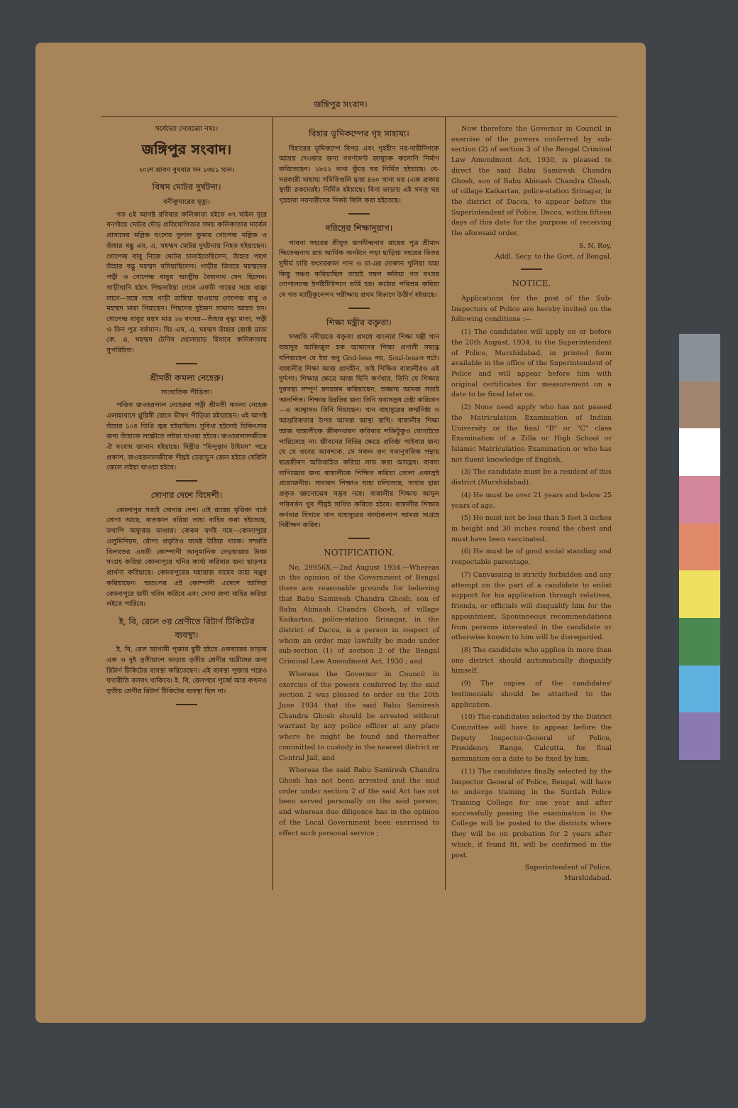জঙ্গিপুর সংবাদ।
সর্বেভ্যো দেবেভ্যো নমঃ।
জঙ্গিপুর সংবাদ।
২০শে শ্রাবণ বুধবার সন ১৩৪১ সাল।
বিষম মোটর দুর্ঘটনা।
বনীকুমারের মৃত্যু।
গত ৫ই আগষ্ট রবিবার কলিকাতা হইতে ৩৭ মাইল দূরে বনগাঁয়ে মোটর দৌড় প্রতিযোগিতার সময় কলিকাতার মার্বেল প্রাসাদের মল্লিক বংশের দুলাল কুমার গোপেন্দ্র মল্লিক ও তাঁহার বন্ধু এম, এ, মহম্মদ মোটর দুর্ঘটনায় নিহত হইয়াছেন। গোপেন্দ্র বাবু নিজে মোটর চালাইতেছিলেন, তাঁহার পাশে তাঁহার বন্ধু মহম্মদ বসিয়াছিলেন। গাড়ীর ভিতরে মহম্মদের পত্নী ও গোপেন্দ্র বাবুর আত্মীয় বৈদ্যনাথ সেন ছিলেন। গাড়ীখানি হঠাৎ পিছলাইয়া গেলে একটী গাছের সঙ্গে ধাক্কা লাগে—সঙ্গে সঙ্গে গাড়ী ভাঙ্গিয়া যাওয়ায় গোপেন্দ্র বাবু ও মহম্মদ মারা গিয়াছেন। পিছনের দুইজন সামান্য আহত হন। গোপেন্দ্র বাবুর বয়স মাত্র ২৬ বৎসর—তাঁহার বৃদ্ধা মাতা, পত্নী ও তিন পুত্র বর্তমান। মিঃ এম, এ, মহম্মদ তাঁহার জ্যেষ্ঠ ভ্রাতা কে, এ, মহম্মদ টেনিস খেলোয়াড় হিসাবে কলিকাতায় সুপরিচিত।
শ্রীমতী কমলা নেহেরু।
সাংঘাতিক পীড়িতা।
পণ্ডিত জওহরলাল নেহেরুর পত্নী শ্রীমতী কমলা নেহেরু এলাহাবাদে প্লুরিসী রোগে ভীষণ পীড়িতা হইয়াছেন। ৩ই আগষ্ট তাঁহার ১০৪ ডিগ্রি জ্বর হইয়াছিল। সুবিধা হইলেই চিকিৎসার জন্য তাঁহাকে লক্ষ্ণৌতে লইয়া যাওয়া হইবে। জওহরলালজীকে ঐ সংবাদ জানান হইয়াছে। দিল্লীর "হিন্দুস্থান টাইমস" পত্রে প্রকাশ, জওহরলালজীকে শীঘ্রই ডেরাডুন জেল হইতে বেরিলি জেলে লইয়া যাওয়া হইবে।
সোণার দেশে বিদেশী।
কোলাপুর সত্যই সোণার দেশ। এই রাজ্যে মৃত্তিকা গর্ভে সোণা আছে, কতকাল ধরিয়া তাহা বাহির করা হইতেছে, তথাপি অফুরন্ত ভাণ্ডার। কেবল স্বর্ণই নহে—কোলাপুরে এলুমিনিয়ম, রৌপ্য প্রভৃতিও যথেষ্ট উঠিয়া থাকে। সম্প্রতি বিলাতের একটী কোম্পানী আনুমানিক দেড়হাজার টাকা সংগ্রহ করিয়া কোলাপুরে খনির কার্য্য করিবার জন্য ছাড়পত্র প্রার্থনা করিয়াছে। কোলাপুরের মহারাজ সাহেব তাহা মঞ্জুর করিয়াছেন। অতঃপর এই কোম্পানী এদেশে আসিয়া কোলাপুরে জমী খরিদ করিবে এবং সোণা রূপা বাহির করিয়া লইতে পারিবে।
ই, বি, রেলে ৩য় শ্রেণীতে রিটার্ণ টিকিটের ব্যবস্থা।
ই, বি, রেল আগামী পূজার ছুটি হইতে একবারের ভাড়ার এক ও দুই তৃতীয়াংশ ভাড়ায় তৃতীয় শ্রেণীর যাত্রীদের জন্য রিটার্ণ টিকিটের ব্যবস্থা করিতেছেন। এই ব্যবস্থা পূজার পরেও যথারীতি বলবৎ থাকিবে। ই, বি, রেলপথে পূর্ব্বে আর কখনও তৃতীয় শ্রেণীর রিটার্ণ টিকিটের ব্যবস্থা ছিল না।
বিহার ভূমিকম্পের গৃহ সাহায্য।
বিহারের ভূমিকম্পে বিপন্ন এবং গৃহহীন নর-নারীদিগকে আশ্রয় দেওয়ার জন্য গবর্ণমেন্ট জামুচক কলোনি নির্মাণ করিতেছেন। ১৮৫২ খানা কুঁড়ে ঘর নির্মিত হইয়াছে। বে-সরকারী সাহায্য সমিতিগুলি দ্বারা ৪৬০ খানা ঘর (এক প্রকার স্থায়ী রকমেরই) নির্মিত হইয়াছে। বিনা ভাড়ায় এই সমস্ত ঘর গৃহহারা নরনারীদের নিকট বিলি করা হইতেছে।
দরিদ্রের শিক্ষানুরাগ।
পাবনা সহরের শ্রীযুত জগদীন্দ্রনাথ রায়ের পুত্র শ্রীমান ক্ষিতেন্দ্রনাথ রায় আর্থিক অনটনে পড়া ছাড়িয়া সহরের ভিতর সুদীর্ঘ চারি বৎসরকাল পান ও চা-এর দোকান খুলিয়া যাহা কিছু সঞ্চয় করিয়াছিল তাহাই সম্বল করিয়া গত বৎসর গোপালচন্দ্র ইনষ্টিটিউশনে ভর্ত্তি হয়। কঠোর পরিশ্রম করিয়া সে গত ম্যাট্রিকুলেশন পরীক্ষায় প্রথম বিভাগে উত্তীর্ণ হইয়াছে।
শিক্ষা মন্ত্রীর বক্তৃতা।
সম্প্রতি নদীয়াতে বক্তৃতা প্রসঙ্গে বাংলার শিক্ষা মন্ত্রী খান বাহাদুর আজিজুল হক আমাদের শিক্ষা প্রণালী সম্বন্ধে বলিয়াছেন যে ইহা শুধু God-less নয়, Soul-lessও বটে। বাঙ্গালীর শিক্ষা আজ প্রাণহীন, তাই শিক্ষিত বাঙ্গালীরও এই দুর্দ্দশা। শিক্ষার ক্ষেত্রে আজ যিনি কর্ণধার, তিনি যে শিক্ষার দুরবস্থা সম্পূর্ণ হৃদয়ঙ্গম করিয়াছেন, তজ্জন্য আমরা সত্যই আনন্দিত। শিক্ষার উন্নতির জন্য তিনি যথাসম্ভব চেষ্টা করিবেন—এ আশ্বাসও তিনি দিয়াছেন। খান বাহাদুরের কর্ম্মনিষ্ঠা ও আন্তরিকতার উপর আমরা আস্থা রাখি। বাঙ্গালীর শিক্ষা আজ বাঙ্গালীকে জীবনধারণ করিবার শক্তিটুকুও যোগাইতে পারিতেছে না। জীবনের বিভিন্ন ক্ষেত্রে প্রতিষ্ঠা পাইবার জন্য যে যে গুণের আবশ্যক, সে সকল গুণ গতানুগতিক পন্থায় ছাত্রজীবন অতিবাহিত করিয়া লাভ করা অসম্ভব। ব্যবসা বাণিজ্যের জন্য বাঙ্গালীকে শিক্ষিত করিয়া তোলা একান্তই প্রয়োজনীয়। সাধারণ শিক্ষাও যাহা চলিতেছে, তাহার দ্বারা প্রকৃত জ্ঞানোন্মেষ সম্ভব নহে। বাঙ্গালীর শিক্ষায় আমূল পরিবর্ত্তন খুব শীঘ্রই সাধিত করিতে হইবে। বাঙ্গালীর শিক্ষার কর্ণধার হিসাবে খান বাহাদুরের কার্য্যকলাপ আমরা সাগ্রহে নিরীক্ষণ করিব।
NOTIFICATION.
No. 29956X.—2nd August 1934.—Whereas in the opinion of the Government of Bengal there are reasonable grounds for believing that Babu Samiresh Chandra Ghosh, son of Babu Abinash Chandra Ghosh, of village Kaikartan, police-station Srinagar, in the district of Dacca, is a person in respect of whom an order may lawfully be made under sub-section (1) of section 2 of the Bengal Criminal Law Amendment Act, 1930 ; and
Whereas the Governor in Council in exercise of the powers conferred by the said section 2 was pleased to order on the 20th June 1934 that the said Babu Samiresh Chandra Ghosh should be arrested without warrant by any police officer at any place where he might be found and thereafter committed to custody in the nearest district or Central Jail, and
Whereas the said Babu Samiresh Chandra Ghosh has not been arrested and the said order under section 2 of the said Act has not been served personally on the said person, and whereas due diligence has in the opinion of the Local Government been exercised to effect such personal service ;
Now therefore the Governor in Council in exercise of the powers conferred by sub-section (2) of section 3 of the Bengal Criminal Law Amendment Act, 1930, is pleased to direct the said Babu Samiresh Chandra Ghosh, son of Babu Abinash Chandra Ghosh, of village Kaikartan, police-station Srinagar, in the district of Dacca, to appear before the Superintendent of Police, Dacca, within fifteen days of this date for the purpose of receiving the aforesaid order.
S. N. Roy,
Addl. Secy. to the Govt. of Bengal.
NOTICE.
Applications for the post of the Sub-Inspectors of Police are hereby invited on the following conditions :—
(1) The candidates will apply on or before the 20th August, 1934, to the Superintendent of Police, Murshidabad, in printed form available in the office of the Superintendent of Police and will appear before him with original certificates for measurement on a date to be fixed later on.
(2) None need apply who has not passed the Matriculation Examination of Indian University or the final "B" or "C" class Examination of a Zilla or High School or Islamic Matriculation Examination or who has not fluent knowledge of English.
(3) The candidate must be a resident of this district (Murshidabad).
(4) He must be over 21 years and below 25 years of age.
(5) He must not be less than 5 feet 3 inches in height and 30 inches round the chest and must have been vaccinated.
(6) He must be of good social standing and respectable parentage.
(7) Canvassing is strictly forbidden and any attempt on the part of a candidate to enlist support for his application through relatives, friends, or officials will disqualify him for the appointment. Spontaneous recommendations from persons interested in the candidate or otherwise known to him will be disregarded.
(8) The candidate who applies in more than one district should automatically disqualify himself.
(9) The copies of the candidates' testimonials should be attached to the application.
(10) The candidates selected by the District Committee will have to appear before the Deputy Inspector-General of Police, Presidency Range, Calcutta, for final nomination on a date to be fixed by him.
(11) The candidates finally selected by the Inspector General of Police, Bengal, will have to undergo training in the Surdah Police Training College for one year and after successfully passing the examination in the College will be posted to the districts where they will be on probation for 2 years after which, if found fit, will be confirmed in the post.
Superintendent of Police,
Murshidabad.